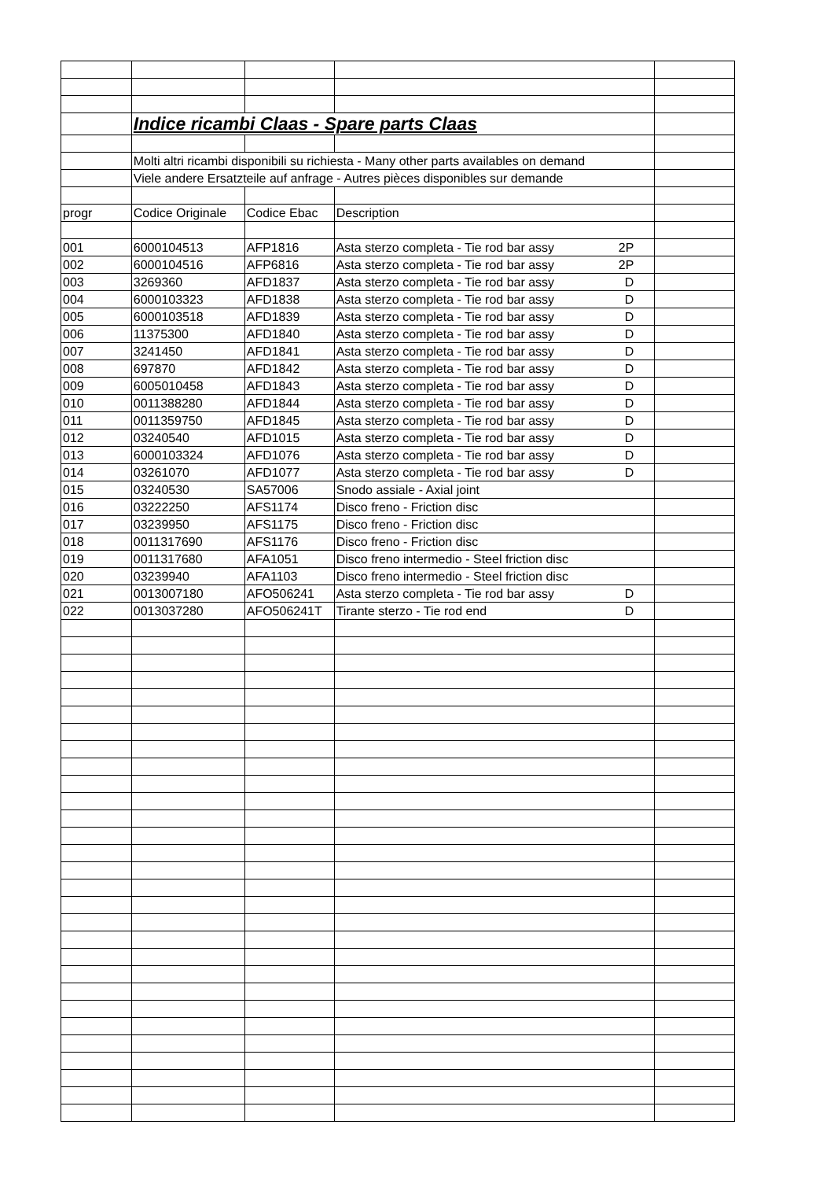| | Indice ricambi Claas - Spare parts Claas | | | |
| | Molti altri ricambi disponibili su richiesta - Many other parts availables on demand | | | |
| | Viele andere Ersatzteile auf anfrage - Autres pièces disponibles sur demande | | | |
| progr | Codice Originale | Codice Ebac | Description | |
| 001 | 6000104513 | AFP1816 | Asta sterzo completa - Tie rod bar assy 2P | |
| 002 | 6000104516 | AFP6816 | Asta sterzo completa - Tie rod bar assy 2P | |
| 003 | 3269360 | AFD1837 | Asta sterzo completa - Tie rod bar assy D | |
| 004 | 6000103323 | AFD1838 | Asta sterzo completa - Tie rod bar assy D | |
| 005 | 6000103518 | AFD1839 | Asta sterzo completa - Tie rod bar assy D | |
| 006 | 11375300 | AFD1840 | Asta sterzo completa - Tie rod bar assy D | |
| 007 | 3241450 | AFD1841 | Asta sterzo completa - Tie rod bar assy D | |
| 008 | 697870 | AFD1842 | Asta sterzo completa - Tie rod bar assy D | |
| 009 | 6005010458 | AFD1843 | Asta sterzo completa - Tie rod bar assy D | |
| 010 | 0011388280 | AFD1844 | Asta sterzo completa - Tie rod bar assy D | |
| 011 | 0011359750 | AFD1845 | Asta sterzo completa - Tie rod bar assy D | |
| 012 | 03240540 | AFD1015 | Asta sterzo completa - Tie rod bar assy D | |
| 013 | 6000103324 | AFD1076 | Asta sterzo completa - Tie rod bar assy D | |
| 014 | 03261070 | AFD1077 | Asta sterzo completa - Tie rod bar assy D | |
| 015 | 03240530 | SA57006 | Snodo assiale - Axial joint | |
| 016 | 03222250 | AFS1174 | Disco freno - Friction disc | |
| 017 | 03239950 | AFS1175 | Disco freno - Friction disc | |
| 018 | 0011317690 | AFS1176 | Disco freno - Friction disc | |
| 019 | 0011317680 | AFA1051 | Disco freno intermedio - Steel friction disc | |
| 020 | 03239940 | AFA1103 | Disco freno intermedio - Steel friction disc | |
| 021 | 0013007180 | AFO506241 | Asta sterzo completa - Tie rod bar assy D | |
| 022 | 0013037280 | AFO506241T | Tirante sterzo - Tie rod end D | |